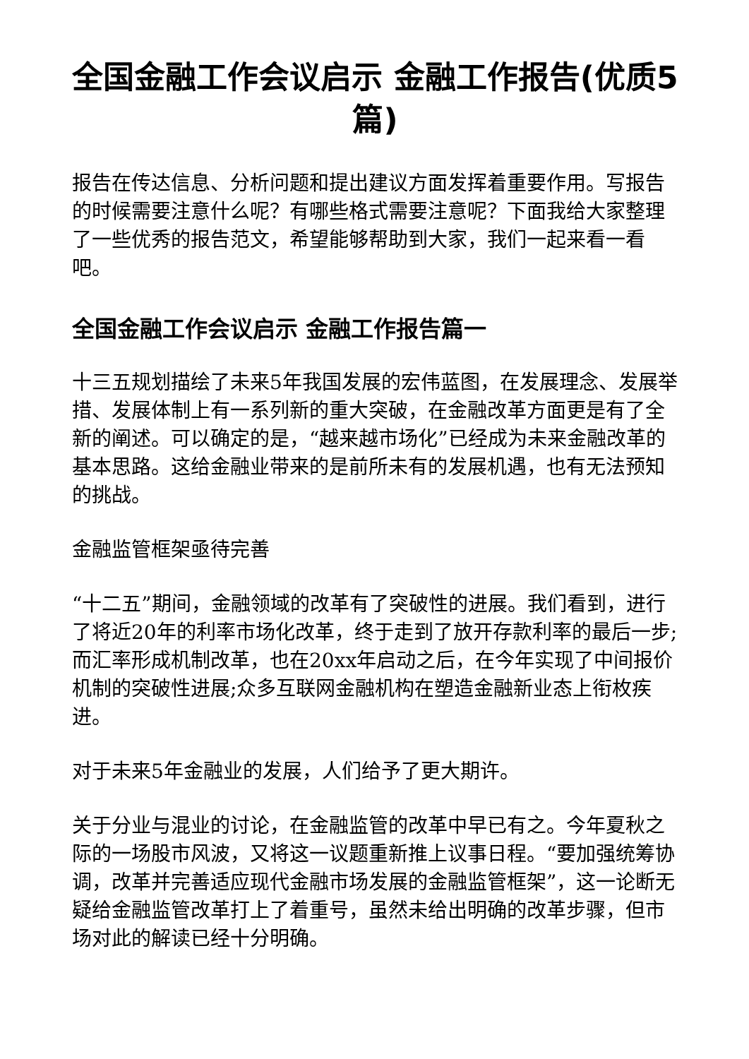全国金融工作会议启示 金融工作报告(优质5篇)
报告在传达信息、分析问题和提出建议方面发挥着重要作用。写报告的时候需要注意什么呢？有哪些格式需要注意呢？下面我给大家整理了一些优秀的报告范文，希望能够帮助到大家，我们一起来看一看吧。
全国金融工作会议启示 金融工作报告篇一
十三五规划描绘了未来5年我国发展的宏伟蓝图，在发展理念、发展举措、发展体制上有一系列新的重大突破，在金融改革方面更是有了全新的阐述。可以确定的是，“越来越市场化”已经成为未来金融改革的基本思路。这给金融业带来的是前所未有的发展机遇，也有无法预知的挑战。
金融监管框架亟待完善
“十二五”期间，金融领域的改革有了突破性的进展。我们看到，进行了将近20年的利率市场化改革，终于走到了放开存款利率的最后一步;而汇率形成机制改革，也在20xx年启动之后，在今年实现了中间报价机制的突破性进展;众多互联网金融机构在塑造金融新业态上衔枚疾进。
对于未来5年金融业的发展，人们给予了更大期许。
关于分业与混业的讨论，在金融监管的改革中早已有之。今年夏秋之际的一场股市风波，又将这一议题重新推上议事日程。“要加强统筹协调，改革并完善适应现代金融市场发展的金融监管框架”，这一论断无疑给金融监管改革打上了着重号，虽然未给出明确的改革步骤，但市场对此的解读已经十分明确。